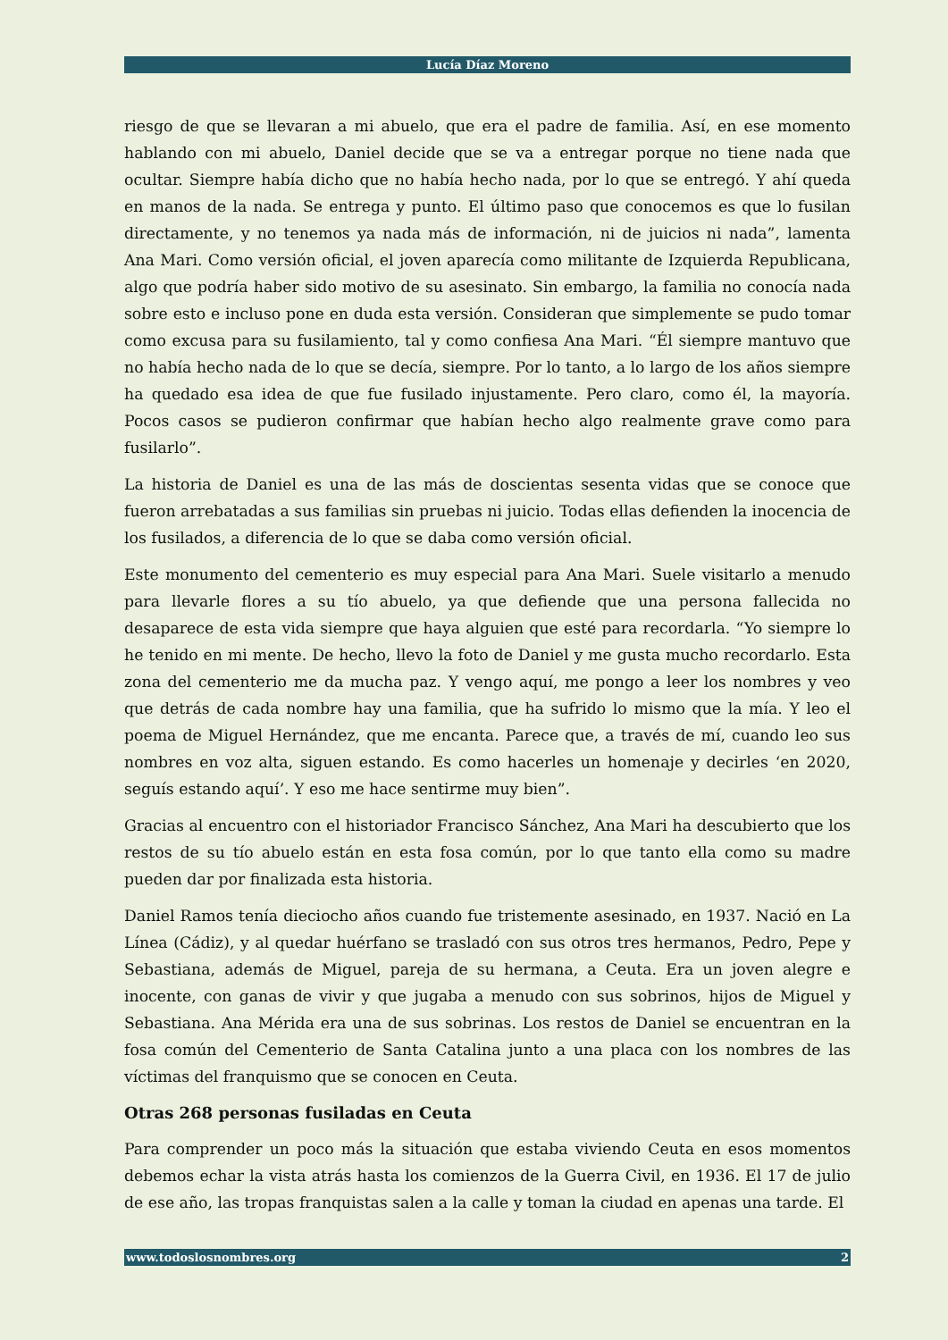Lucía Díaz Moreno
riesgo de que se llevaran a mi abuelo, que era el padre de familia. Así, en ese momento hablando con mi abuelo, Daniel decide que se va a entregar porque no tiene nada que ocultar. Siempre había dicho que no había hecho nada, por lo que se entregó. Y ahí queda en manos de la nada. Se entrega y punto. El último paso que conocemos es que lo fusilan directamente, y no tenemos ya nada más de información, ni de juicios ni nada”, lamenta Ana Mari. Como versión oficial, el joven aparecía como militante de Izquierda Republicana, algo que podría haber sido motivo de su asesinato. Sin embargo, la familia no conocía nada sobre esto e incluso pone en duda esta versión. Consideran que simplemente se pudo tomar como excusa para su fusilamiento, tal y como confiesa Ana Mari. “Él siempre mantuvo que no había hecho nada de lo que se decía, siempre. Por lo tanto, a lo largo de los años siempre ha quedado esa idea de que fue fusilado injustamente. Pero claro, como él, la mayoría. Pocos casos se pudieron confirmar que habían hecho algo realmente grave como para fusilarlo”.
La historia de Daniel es una de las más de doscientas sesenta vidas que se conoce que fueron arrebatadas a sus familias sin pruebas ni juicio. Todas ellas defienden la inocencia de los fusilados, a diferencia de lo que se daba como versión oficial.
Este monumento del cementerio es muy especial para Ana Mari. Suele visitarlo a menudo para llevarle flores a su tío abuelo, ya que defiende que una persona fallecida no desaparece de esta vida siempre que haya alguien que esté para recordarla. “Yo siempre lo he tenido en mi mente. De hecho, llevo la foto de Daniel y me gusta mucho recordarlo. Esta zona del cementerio me da mucha paz. Y vengo aquí, me pongo a leer los nombres y veo que detrás de cada nombre hay una familia, que ha sufrido lo mismo que la mía. Y leo el poema de Miguel Hernández, que me encanta. Parece que, a través de mí, cuando leo sus nombres en voz alta, siguen estando. Es como hacerles un homenaje y decirles ‘en 2020, seguís estando aquí’. Y eso me hace sentirme muy bien”.
Gracias al encuentro con el historiador Francisco Sánchez, Ana Mari ha descubierto que los restos de su tío abuelo están en esta fosa común, por lo que tanto ella como su madre pueden dar por finalizada esta historia.
Daniel Ramos tenía dieciocho años cuando fue tristemente asesinado, en 1937. Nació en La Línea (Cádiz), y al quedar huérfano se trasladó con sus otros tres hermanos, Pedro, Pepe y Sebastiana, además de Miguel, pareja de su hermana, a Ceuta. Era un joven alegre e inocente, con ganas de vivir y que jugaba a menudo con sus sobrinos, hijos de Miguel y Sebastiana. Ana Mérida era una de sus sobrinas. Los restos de Daniel se encuentran en la fosa común del Cementerio de Santa Catalina junto a una placa con los nombres de las víctimas del franquismo que se conocen en Ceuta.
Otras 268 personas fusiladas en Ceuta
Para comprender un poco más la situación que estaba viviendo Ceuta en esos momentos debemos echar la vista atrás hasta los comienzos de la Guerra Civil, en 1936. El 17 de julio de ese año, las tropas franquistas salen a la calle y toman la ciudad en apenas una tarde. El
www.todoslosnombres.org 2